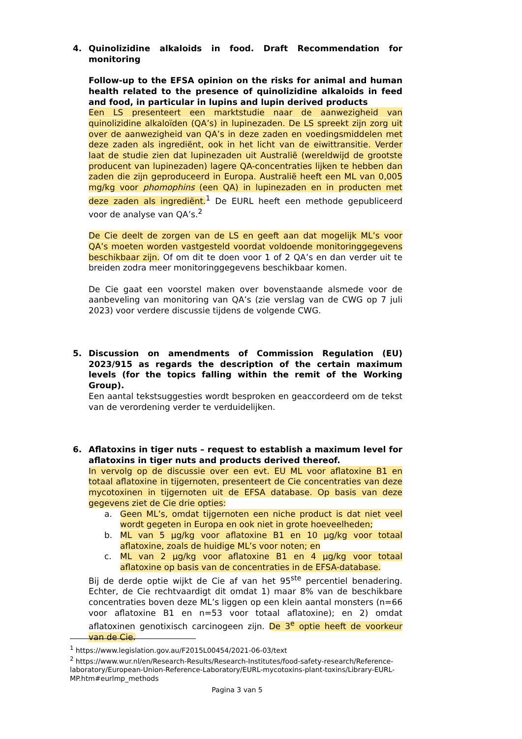4. Quinolizidine alkaloids in food. Draft Recommendation for monitoring
Follow-up to the EFSA opinion on the risks for animal and human health related to the presence of quinolizidine alkaloids in feed and food, in particular in lupins and lupin derived products
Een LS presenteert een marktstudie naar de aanwezigheid van quinolizidine alkaloïden (QA’s) in lupinezaden. De LS spreekt zijn zorg uit over de aanwezigheid van QA’s in deze zaden en voedingsmiddelen met deze zaden als ingrediënt, ook in het licht van de eiwittransitie. Verder laat de studie zien dat lupinezaden uit Australië (wereldwijd de grootste producent van lupinezaden) lagere QA-concentraties lijken te hebben dan zaden die zijn geproduceerd in Europa. Australië heeft een ML van 0,005 mg/kg voor phomophins (een QA) in lupinezaden en in producten met deze zaden als ingrediënt.<sup>1</sup> De EURL heeft een methode gepubliceerd voor de analyse van QA’s.<sup>2</sup>
De Cie deelt de zorgen van de LS en geeft aan dat mogelijk ML’s voor QA’s moeten worden vastgesteld voordat voldoende monitoringgegevens beschikbaar zijn. Of om dit te doen voor 1 of 2 QA’s en dan verder uit te breiden zodra meer monitoringgegevens beschikbaar komen.
De Cie gaat een voorstel maken over bovenstaande alsmede voor de aanbeveling van monitoring van QA’s (zie verslag van de CWG op 7 juli 2023) voor verdere discussie tijdens de volgende CWG.
5. Discussion on amendments of Commission Regulation (EU) 2023/915 as regards the description of the certain maximum levels (for the topics falling within the remit of the Working Group).
Een aantal tekstsuggesties wordt besproken en geaccordeerd om de tekst van de verordening verder te verduidelijken.
6. Aflatoxins in tiger nuts – request to establish a maximum level for aflatoxins in tiger nuts and products derived thereof.
In vervolg op de discussie over een evt. EU ML voor aflatoxine B1 en totaal aflatoxine in tijgernoten, presenteert de Cie concentraties van deze mycotoxinen in tijgernoten uit de EFSA database. Op basis van deze gegevens ziet de Cie drie opties:
a. Geen ML’s, omdat tijgernoten een niche product is dat niet veel wordt gegeten in Europa en ook niet in grote hoeveelheden;
b. ML van 5 µg/kg voor aflatoxine B1 en 10 µg/kg voor totaal aflatoxine, zoals de huidige ML’s voor noten; en
c. ML van 2 µg/kg voor aflatoxine B1 en 4 µg/kg voor totaal aflatoxine op basis van de concentraties in de EFSA-database.
Bij de derde optie wijkt de Cie af van het 95<sup>ste</sup> percentiel benadering. Echter, de Cie rechtvaardigt dit omdat 1) maar 8% van de beschikbare concentraties boven deze ML’s liggen op een klein aantal monsters (n=66 voor aflatoxine B1 en n=53 voor totaal aflatoxine); en 2) omdat aflatoxinen genotixisch carcinogeen zijn. De 3<sup>e</sup> optie heeft de voorkeur van de Cie.
<sup>1</sup> https://www.legislation.gov.au/F2015L00454/2021-06-03/text
<sup>2</sup> https://www.wur.nl/en/Research-Results/Research-Institutes/food-safety-research/Reference-laboratory/European-Union-Reference-Laboratory/EURL-mycotoxins-plant-toxins/Library-EURL-MP.htm#eurlmp_methods
Pagina 3 van 5